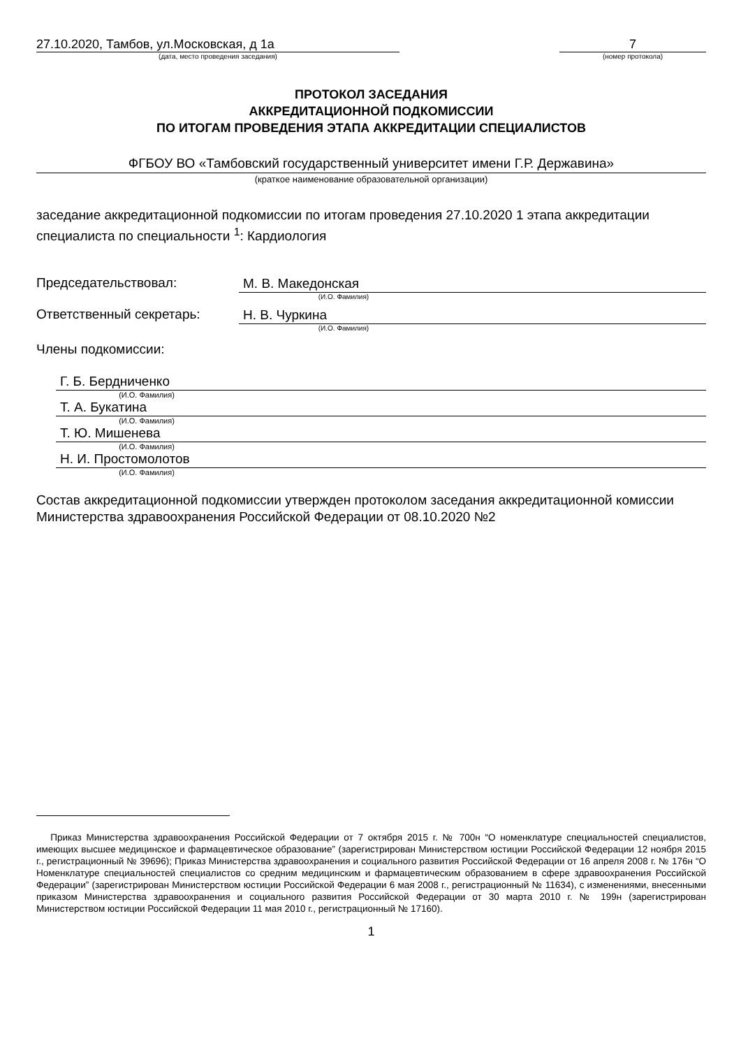27.10.2020, Тамбов, ул.Московская, д 1а
(дата, место проведения заседания)
7
(номер протокола)
ПРОТОКОЛ ЗАСЕДАНИЯ
АККРЕДИТАЦИОННОЙ ПОДКОМИССИИ
ПО ИТОГАМ ПРОВЕДЕНИЯ ЭТАПА АККРЕДИТАЦИИ СПЕЦИАЛИСТОВ
ФГБОУ ВО «Тамбовский государственный университет имени Г.Р. Державина»
(краткое наименование образовательной организации)
заседание аккредитационной подкомиссии по итогам проведения 27.10.2020 1 этапа аккредитации специалиста по специальности <sup>1</sup>: Кардиология
Председательствовал:
М. В. Македонская
(И.О. Фамилия)
Ответственный секретарь:
Н. В. Чуркина
(И.О. Фамилия)
Члены подкомиссии:
Г. Б. Бердниченко
(И.О. Фамилия)
Т. А. Букатина
(И.О. Фамилия)
Т. Ю. Мишенева
(И.О. Фамилия)
Н. И. Простомолотов
(И.О. Фамилия)
Состав аккредитационной подкомиссии утвержден протоколом заседания аккредитационной комиссии Министерства здравоохранения Российской Федерации от 08.10.2020 №2
Приказ Министерства здравоохранения Российской Федерации от 7 октября 2015 г. № 700н “О номенклатуре специальностей специалистов, имеющих высшее медицинское и фармацевтическое образование” (зарегистрирован Министерством юстиции Российской Федерации 12 ноября 2015 г., регистрационный № 39696); Приказ Министерства здравоохранения и социального развития Российской Федерации от 16 апреля 2008 г. № 176н “О Номенклатуре специальностей специалистов со средним медицинским и фармацевтическим образованием в сфере здравоохранения Российской Федерации” (зарегистрирован Министерством юстиции Российской Федерации 6 мая 2008 г., регистрационный № 11634), с изменениями, внесенными приказом Министерства здравоохранения и социального развития Российской Федерации от 30 марта 2010 г. № 199н (зарегистрирован Министерством юстиции Российской Федерации 11 мая 2010 г., регистрационный № 17160).
1